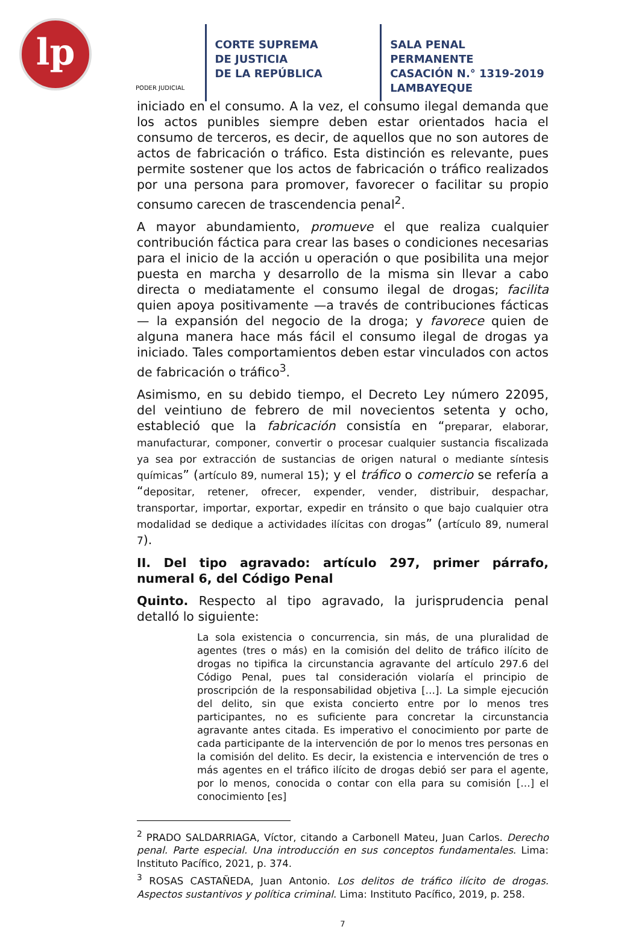lp
PODER JUDICIAL
CORTE SUPREMA
DE JUSTICIA
DE LA REPÚBLICA
SALA PENAL PERMANENTE
CASACIÓN N.° 1319-2019
LAMBAYEQUE
iniciado en el consumo. A la vez, el consumo ilegal demanda que los actos punibles siempre deben estar orientados hacia el consumo de terceros, es decir, de aquellos que no son autores de actos de fabricación o tráfico. Esta distinción es relevante, pues permite sostener que los actos de fabricación o tráfico realizados por una persona para promover, favorecer o facilitar su propio consumo carecen de trascendencia penal<sup>2</sup>.
A mayor abundamiento, promueve el que realiza cualquier contribución fáctica para crear las bases o condiciones necesarias para el inicio de la acción u operación o que posibilita una mejor puesta en marcha y desarrollo de la misma sin llevar a cabo directa o mediatamente el consumo ilegal de drogas; facilita quien apoya positivamente —a través de contribuciones fácticas— la expansión del negocio de la droga; y favorece quien de alguna manera hace más fácil el consumo ilegal de drogas ya iniciado. Tales comportamientos deben estar vinculados con actos de fabricación o tráfico<sup>3</sup>.
Asimismo, en su debido tiempo, el Decreto Ley número 22095, del veintiuno de febrero de mil novecientos setenta y ocho, estableció que la fabricación consistía en “preparar, elaborar, manufacturar, componer, convertir o procesar cualquier sustancia fiscalizada ya sea por extracción de sustancias de origen natural o mediante síntesis químicas” (artículo 89, numeral 15); y el tráfico o comercio se refería a “depositar, retener, ofrecer, expender, vender, distribuir, despachar, transportar, importar, exportar, expedir en tránsito o que bajo cualquier otra modalidad se dedique a actividades ilícitas con drogas” (artículo 89, numeral 7).
II. Del tipo agravado: artículo 297, primer párrafo, numeral 6, del Código Penal
Quinto. Respecto al tipo agravado, la jurisprudencia penal detalló lo siguiente:
La sola existencia o concurrencia, sin más, de una pluralidad de agentes (tres o más) en la comisión del delito de tráfico ilícito de drogas no tipifica la circunstancia agravante del artículo 297.6 del Código Penal, pues tal consideración violaría el principio de proscripción de la responsabilidad objetiva […]. La simple ejecución del delito, sin que exista concierto entre por lo menos tres participantes, no es suficiente para concretar la circunstancia agravante antes citada. Es imperativo el conocimiento por parte de cada participante de la intervención de por lo menos tres personas en la comisión del delito. Es decir, la existencia e intervención de tres o más agentes en el tráfico ilícito de drogas debió ser para el agente, por lo menos, conocida o contar con ella para su comisión […] el conocimiento [es]
<sup>2</sup> PRADO SALDARRIAGA, Víctor, citando a Carbonell Mateu, Juan Carlos. Derecho penal. Parte especial. Una introducción en sus conceptos fundamentales. Lima: Instituto Pacífico, 2021, p. 374.
<sup>3</sup> ROSAS CASTAÑEDA, Juan Antonio. Los delitos de tráfico ilícito de drogas. Aspectos sustantivos y política criminal. Lima: Instituto Pacífico, 2019, p. 258.
7